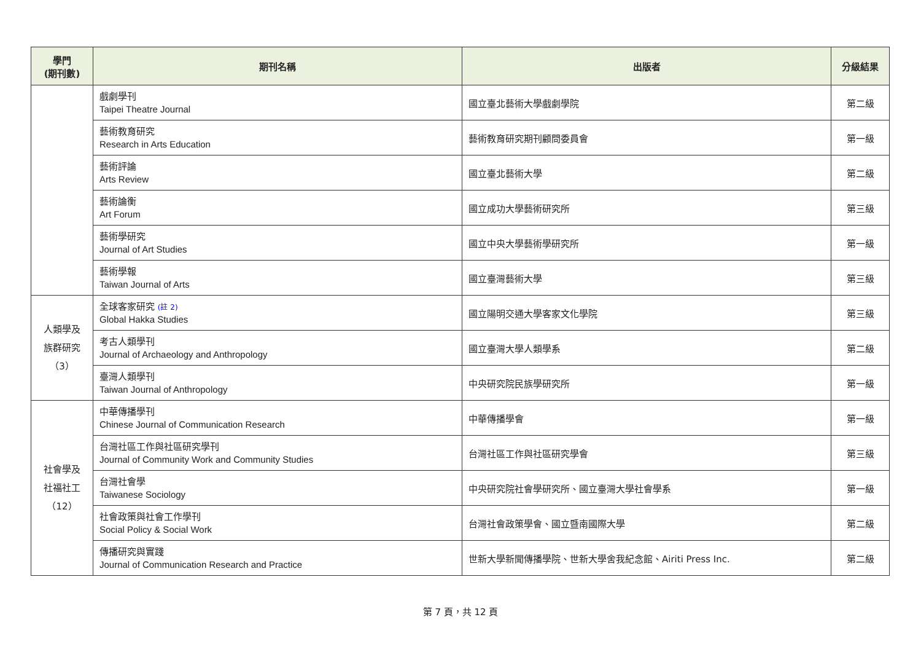| 學門 (期刊數) | 期刊名稱 | 出版者 | 分級結果 |
| --- | --- | --- | --- |
| | 戲劇學刊 Taipei Theatre Journal | 國立臺北藝術大學戲劇學院 | 第二級 |
| | 藝術教育研究 Research in Arts Education | 藝術教育研究期刊顧問委員會 | 第一級 |
| | 藝術評論 Arts Review | 國立臺北藝術大學 | 第二級 |
| | 藝術論衡 Art Forum | 國立成功大學藝術研究所 | 第三級 |
| | 藝術學研究 Journal of Art Studies | 國立中央大學藝術學研究所 | 第一級 |
| | 藝術學報 Taiwan Journal of Arts | 國立臺灣藝術大學 | 第三級 |
| 人類學及 族群研究 （3） | 全球客家研究 (註 2) Global Hakka Studies | 國立陽明交通大學客家文化學院 | 第三級 |
| | 考古人類學刊 Journal of Archaeology and Anthropology | 國立臺灣大學人類學系 | 第二級 |
| | 臺灣人類學刊 Taiwan Journal of Anthropology | 中央研究院民族學研究所 | 第一級 |
| 社會學及 社福社工 （12） | 中華傳播學刊 Chinese Journal of Communication Research | 中華傳播學會 | 第一級 |
| | 台灣社區工作與社區研究學刊 Journal of Community Work and Community Studies | 台灣社區工作與社區研究學會 | 第三級 |
| | 台灣社會學 Taiwanese Sociology | 中央研究院社會學研究所、國立臺灣大學社會學系 | 第一級 |
| | 社會政策與社會工作學刊 Social Policy & Social Work | 台灣社會政策學會、國立暨南國際大學 | 第二級 |
| | 傳播研究與實踐 Journal of Communication Research and Practice | 世新大學新聞傳播學院、世新大學舍我紀念館、Airiti Press Inc. | 第二級 |
第 7 頁，共 12 頁